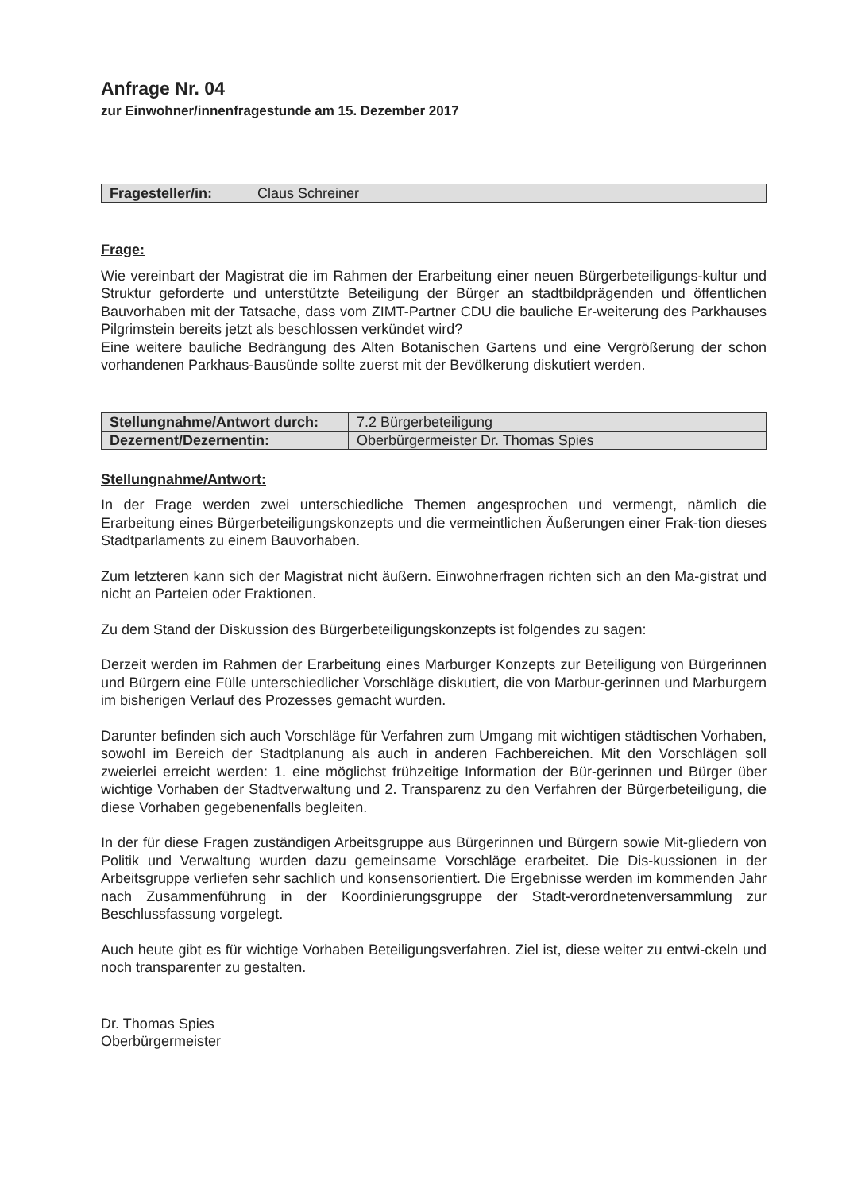Anfrage Nr. 04
zur Einwohner/innenfragestunde am 15. Dezember 2017
| Fragesteller/in: | Claus Schreiner |
Frage:
Wie vereinbart der Magistrat die im Rahmen der Erarbeitung einer neuen Bürgerbeteiligungs-kultur und Struktur geforderte und unterstützte Beteiligung der Bürger an stadtbildprägenden und öffentlichen Bauvorhaben mit der Tatsache, dass vom ZIMT-Partner CDU die bauliche Er-weiterung des Parkhauses Pilgrimstein bereits jetzt als beschlossen verkündet wird?
Eine weitere bauliche Bedrängung des Alten Botanischen Gartens und eine Vergrößerung der schon vorhandenen Parkhaus-Bausünde sollte zuerst mit der Bevölkerung diskutiert werden.
| Stellungnahme/Antwort durch: | 7.2 Bürgerbeteiligung |
| Dezernent/Dezernentin: | Oberbürgermeister Dr. Thomas Spies |
Stellungnahme/Antwort:
In der Frage werden zwei unterschiedliche Themen angesprochen und vermengt, nämlich die Erarbeitung eines Bürgerbeteiligungskonzepts und die vermeintlichen Äußerungen einer Frak-tion dieses Stadtparlaments zu einem Bauvorhaben.
Zum letzteren kann sich der Magistrat nicht äußern. Einwohnerfragen richten sich an den Ma-gistrat und nicht an Parteien oder Fraktionen.
Zu dem Stand der Diskussion des Bürgerbeteiligungskonzepts ist folgendes zu sagen:
Derzeit werden im Rahmen der Erarbeitung eines Marburger Konzepts zur Beteiligung von Bürgerinnen und Bürgern eine Fülle unterschiedlicher Vorschläge diskutiert, die von Marbur-gerinnen und Marburgern im bisherigen Verlauf des Prozesses gemacht wurden.
Darunter befinden sich auch Vorschläge für Verfahren zum Umgang mit wichtigen städtischen Vorhaben, sowohl im Bereich der Stadtplanung als auch in anderen Fachbereichen. Mit den Vorschlägen soll zweierlei erreicht werden: 1. eine möglichst frühzeitige Information der Bür-gerinnen und Bürger über wichtige Vorhaben der Stadtverwaltung und 2. Transparenz zu den Verfahren der Bürgerbeteiligung, die diese Vorhaben gegebenenfalls begleiten.
In der für diese Fragen zuständigen Arbeitsgruppe aus Bürgerinnen und Bürgern sowie Mit-gliedern von Politik und Verwaltung wurden dazu gemeinsame Vorschläge erarbeitet. Die Dis-kussionen in der Arbeitsgruppe verliefen sehr sachlich und konsensorientiert. Die Ergebnisse werden im kommenden Jahr nach Zusammenführung in der Koordinierungsgruppe der Stadt-verordnetenversammlung zur Beschlussfassung vorgelegt.
Auch heute gibt es für wichtige Vorhaben Beteiligungsverfahren. Ziel ist, diese weiter zu entwi-ckeln und noch transparenter zu gestalten.
Dr. Thomas Spies
Oberbürgermeister